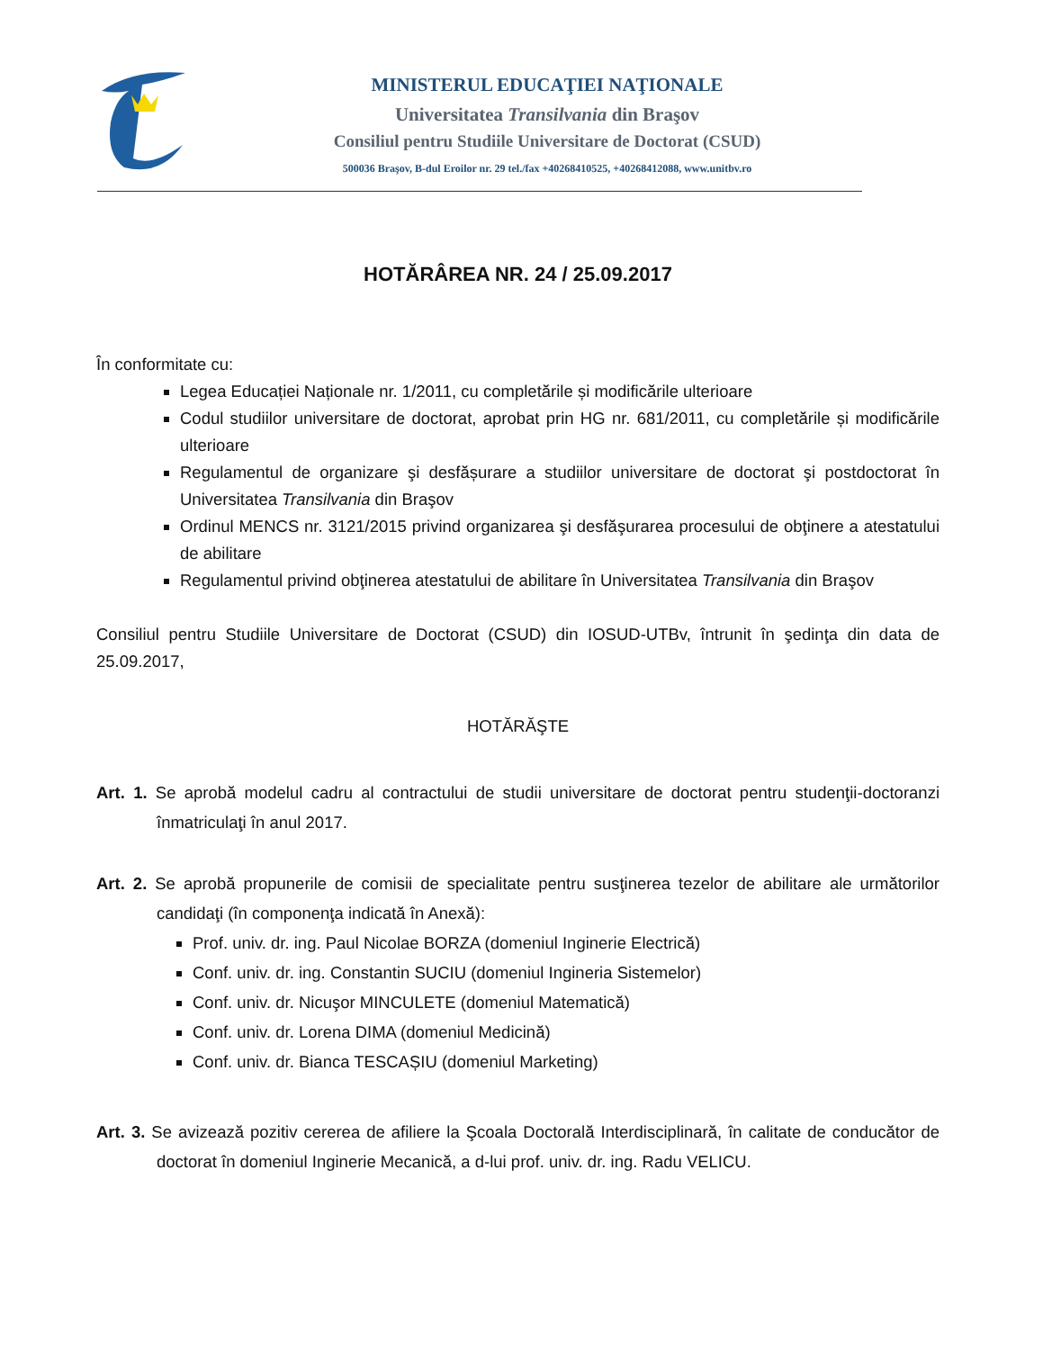MINISTERUL EDUCAŢIEI NAŢIONALE
Universitatea Transilvania din Braşov
Consiliul pentru Studiile Universitare de Doctorat (CSUD)
500036 Braşov, B-dul Eroilor nr. 29 tel./fax +40268410525, +40268412088, www.unitbv.ro
HOTĂRÂREA NR. 24 / 25.09.2017
În conformitate cu:
Legea Educației Naționale nr. 1/2011, cu completările și modificările ulterioare
Codul studiilor universitare de doctorat, aprobat prin HG nr. 681/2011, cu completările și modificările ulterioare
Regulamentul de organizare şi desfășurare a studiilor universitare de doctorat şi postdoctorat în Universitatea Transilvania din Braşov
Ordinul MENCS nr. 3121/2015 privind organizarea şi desfăşurarea procesului de obţinere a atestatului de abilitare
Regulamentul privind obţinerea atestatului de abilitare în Universitatea Transilvania din Braşov
Consiliul pentru Studiile Universitare de Doctorat (CSUD) din IOSUD-UTBv, întrunit în şedinţa din data de 25.09.2017,
HOTĂRĂŞTE
Art. 1. Se aprobă modelul cadru al contractului de studii universitare de doctorat pentru studenţii-doctoranzi înmatriculaţi în anul 2017.
Art. 2. Se aprobă propunerile de comisii de specialitate pentru susţinerea tezelor de abilitare ale următorilor candidaţi (în componenţa indicată în Anexă):
Prof. univ. dr. ing. Paul Nicolae BORZA (domeniul Inginerie Electrică)
Conf. univ. dr. ing. Constantin SUCIU (domeniul Ingineria Sistemelor)
Conf. univ. dr. Nicuşor MINCULETE (domeniul Matematică)
Conf. univ. dr. Lorena DIMA (domeniul Medicină)
Conf. univ. dr. Bianca TESCAȘIU (domeniul Marketing)
Art. 3. Se avizează pozitiv cererea de afiliere la Şcoala Doctorală Interdisciplinară, în calitate de conducător de doctorat în domeniul Inginerie Mecanică, a d-lui prof. univ. dr. ing. Radu VELICU.